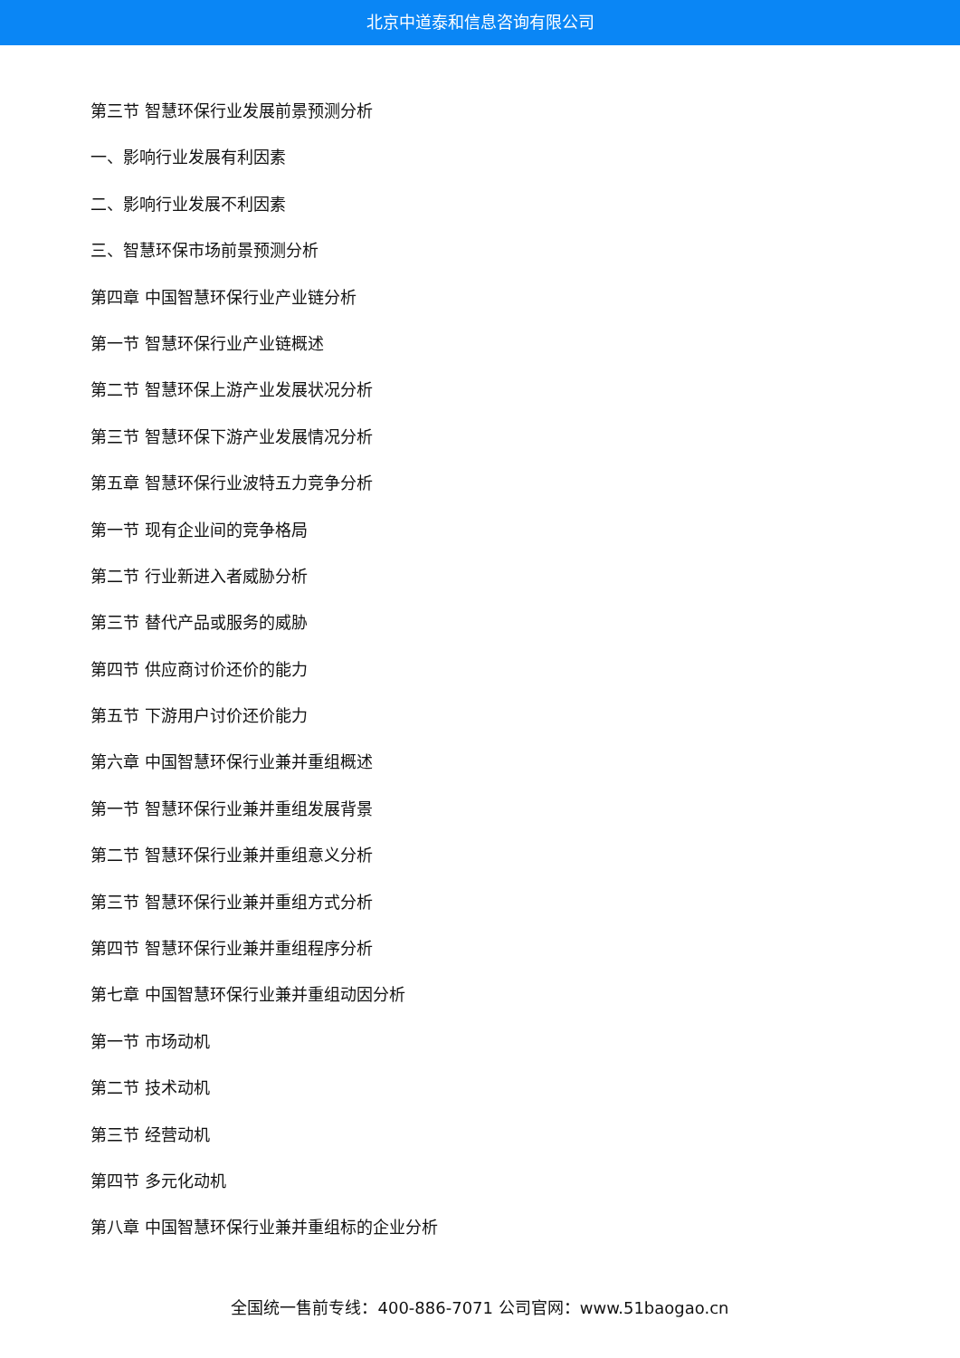北京中道泰和信息咨询有限公司
第三节 智慧环保行业发展前景预测分析
一、影响行业发展有利因素
二、影响行业发展不利因素
三、智慧环保市场前景预测分析
第四章 中国智慧环保行业产业链分析
第一节 智慧环保行业产业链概述
第二节 智慧环保上游产业发展状况分析
第三节 智慧环保下游产业发展情况分析
第五章 智慧环保行业波特五力竞争分析
第一节 现有企业间的竞争格局
第二节 行业新进入者威胁分析
第三节 替代产品或服务的威胁
第四节 供应商讨价还价的能力
第五节 下游用户讨价还价能力
第六章 中国智慧环保行业兼并重组概述
第一节 智慧环保行业兼并重组发展背景
第二节 智慧环保行业兼并重组意义分析
第三节 智慧环保行业兼并重组方式分析
第四节 智慧环保行业兼并重组程序分析
第七章 中国智慧环保行业兼并重组动因分析
第一节 市场动机
第二节 技术动机
第三节 经营动机
第四节 多元化动机
第八章 中国智慧环保行业兼并重组标的企业分析
全国统一售前专线：400-886-7071 公司官网：www.51baogao.cn